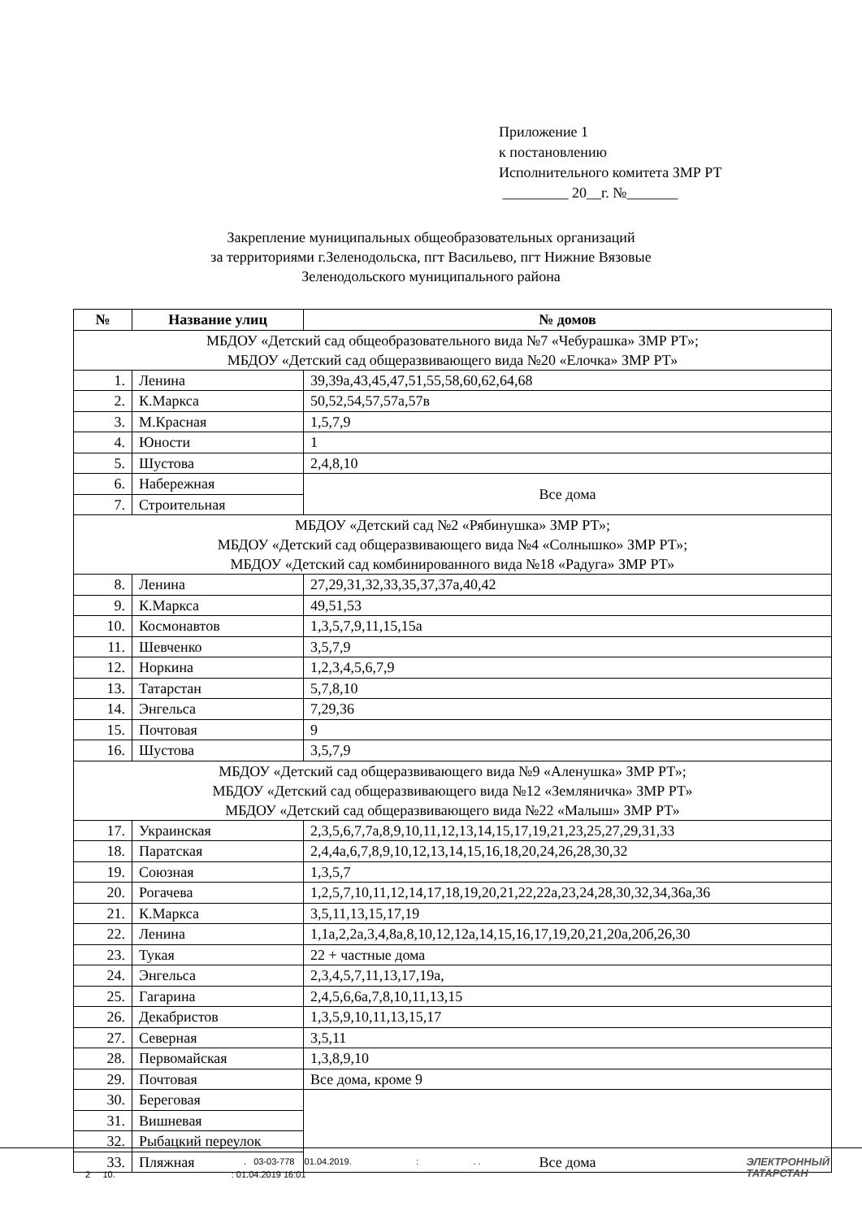Приложение 1
к постановлению
Исполнительного комитета ЗМР РТ
_________ 20__г. №_______
Закрепление муниципальных общеобразовательных организаций
за территориями г.Зеленодольска, пгт Васильево, пгт Нижние Вязовые
Зеленодольского муниципального района
| № | Название улиц | № домов |
| --- | --- | --- |
| МБДОУ «Детский сад общеобразовательного вида №7 «Чебурашка» ЗМР РТ»; МБДОУ «Детский сад общеразвивающего вида №20 «Елочка» ЗМР РТ» | | |
| 1. | Ленина | 39,39а,43,45,47,51,55,58,60,62,64,68 |
| 2. | К.Маркса | 50,52,54,57,57а,57в |
| 3. | М.Красная | 1,5,7,9 |
| 4. | Юности | 1 |
| 5. | Шустова | 2,4,8,10 |
| 6. | Набережная | Все дома |
| 7. | Строительная | |
| МБДОУ «Детский сад №2 «Рябинушка» ЗМР РТ»; МБДОУ «Детский сад общеразвивающего вида №4 «Солнышко» ЗМР РТ»; МБДОУ «Детский сад комбинированного вида №18 «Радуга» ЗМР РТ» | | |
| 8. | Ленина | 27,29,31,32,33,35,37,37а,40,42 |
| 9. | К.Маркса | 49,51,53 |
| 10. | Космонавтов | 1,3,5,7,9,11,15,15а |
| 11. | Шевченко | 3,5,7,9 |
| 12. | Норкина | 1,2,3,4,5,6,7,9 |
| 13. | Татарстан | 5,7,8,10 |
| 14. | Энгельса | 7,29,36 |
| 15. | Почтовая | 9 |
| 16. | Шустова | 3,5,7,9 |
| МБДОУ «Детский сад общеразвивающего вида №9 «Аленушка» ЗМР РТ»; МБДОУ «Детский сад общеразвивающего вида №12 «Земляничка» ЗМР РТ» МБДОУ «Детский сад общеразвивающего вида №22 «Малыш» ЗМР РТ» | | |
| 17. | Украинская | 2,3,5,6,7,7а,8,9,10,11,12,13,14,15,17,19,21,23,25,27,29,31,33 |
| 18. | Паратская | 2,4,4а,6,7,8,9,10,12,13,14,15,16,18,20,24,26,28,30,32 |
| 19. | Союзная | 1,3,5,7 |
| 20. | Рогачева | 1,2,5,7,10,11,12,14,17,18,19,20,21,22,22а,23,24,28,30,32,34,36а,36 |
| 21. | К.Маркса | 3,5,11,13,15,17,19 |
| 22. | Ленина | 1,1а,2,2а,3,4,8а,8,10,12,12а,14,15,16,17,19,20,21,20а,20б,26,30 |
| 23. | Тукая | 22 + частные дома |
| 24. | Энгельса | 2,3,4,5,7,11,13,17,19а, |
| 25. | Гагарина | 2,4,5,6,6а,7,8,10,11,13,15 |
| 26. | Декабристов | 1,3,5,9,10,11,13,15,17 |
| 27. | Северная | 3,5,11 |
| 28. | Первомайская | 1,3,8,9,10 |
| 29. | Почтовая | Все дома, кроме 9 |
| 30. | Береговая | Все дома |
| 31. | Вишневая | |
| 32. | Рыбацкий переулок | |
| 33. | Пляжная | |
. 03-03-778 01.04.2019. : . .
2 10. : 01.04.2019 16:01
ЭЛЕКТРОННЫЙ
ТАТАРСТАН